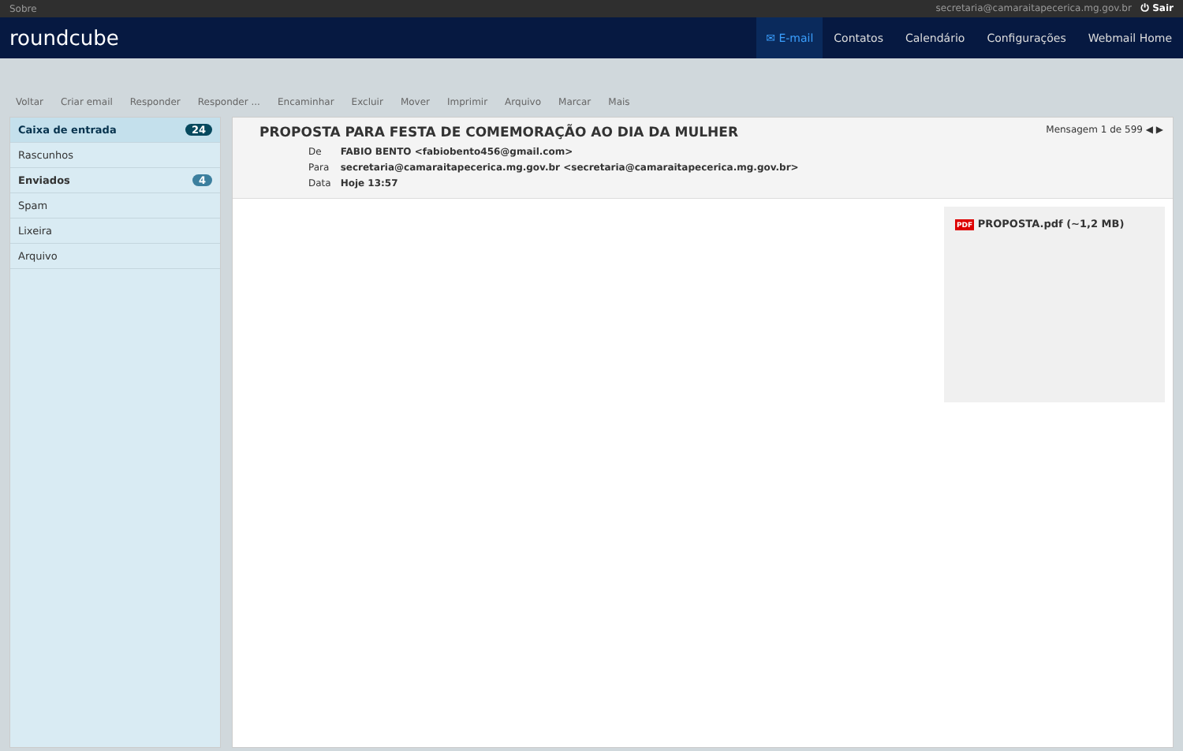Sobre secretaria@camaraitapecerica.mg.gov.br ⏻ Sair
roundcube
✉ E-mail Contatos Calendário Configurações Webmail Home
Voltar Criar email Responder Responder ... Encaminhar Excluir Mover Imprimir Arquivo Marcar Mais
Caixa de entrada 24
Rascunhos
Enviados 4
Spam
Lixeira
Arquivo
PROPOSTA PARA FESTA DE COMEMORAÇÃO AO DIA DA MULHER Mensagem 1 de 599 ◀ ▶
| De | FABIO BENTO <fabiobento456@gmail.com> |
| Para | secretaria@camaraitapecerica.mg.gov.br <secretaria@camaraitapecerica.mg.gov.br> |
| Data | Hoje 13:57 |
PDF PROPOSTA.pdf (~1,2 MB)